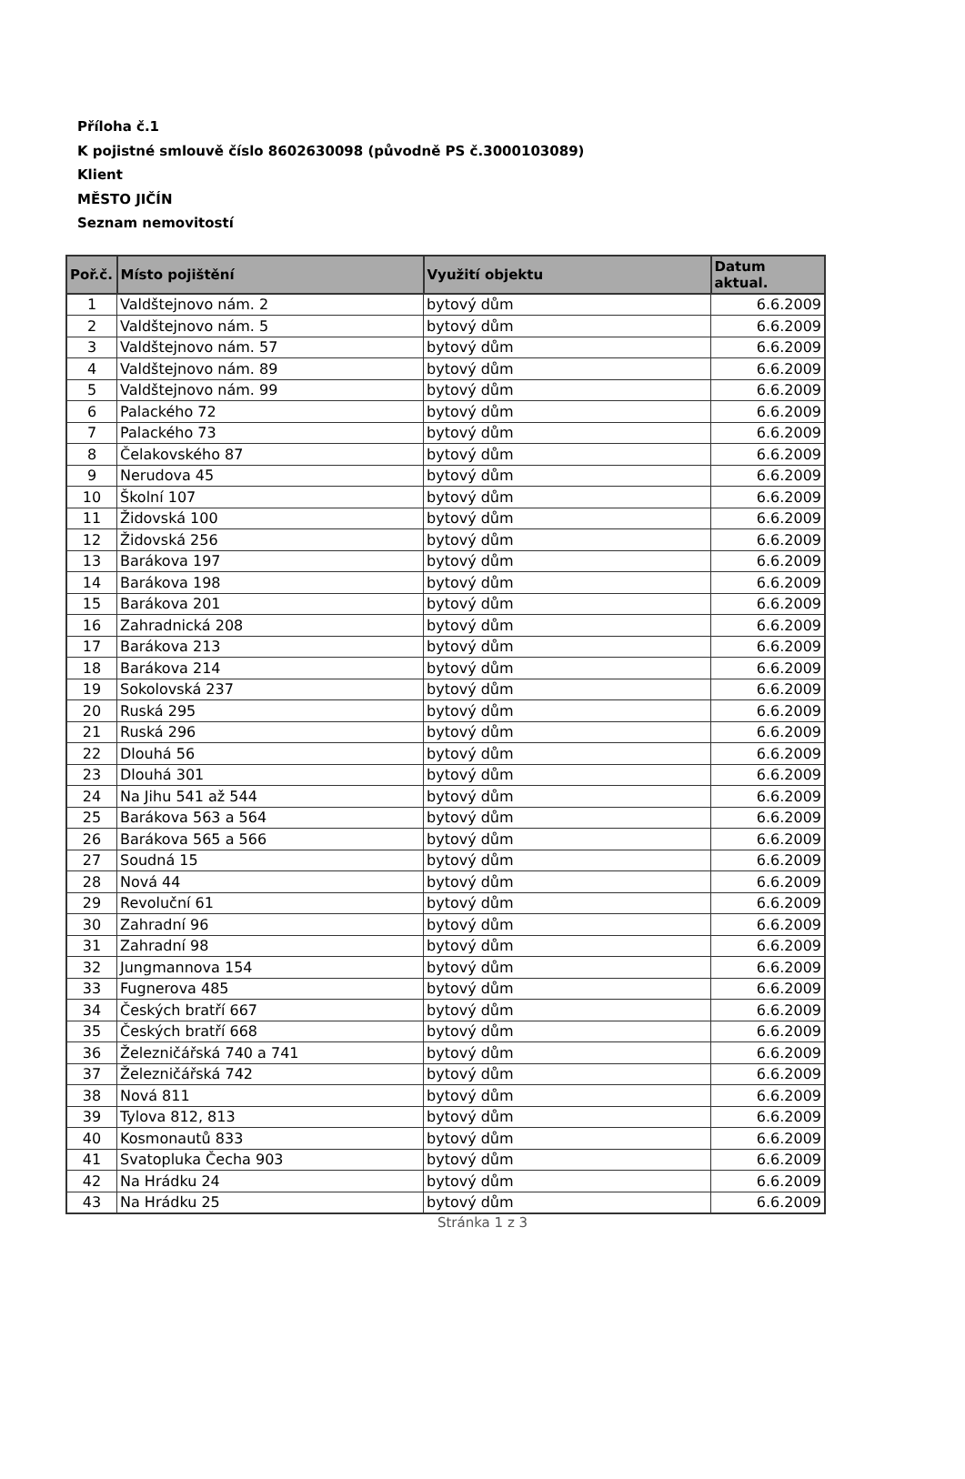Příloha č.1
K pojistné smlouvě číslo 8602630098 (původně PS č.3000103089)
Klient
MĚSTO JIČÍN
Seznam nemovitostí
| Poř.č. | Místo pojištění | Využití objektu | Datum aktual. |
| --- | --- | --- | --- |
| 1 | Valdštejnovo nám. 2 | bytový dům | 6.6.2009 |
| 2 | Valdštejnovo nám. 5 | bytový dům | 6.6.2009 |
| 3 | Valdštejnovo nám. 57 | bytový dům | 6.6.2009 |
| 4 | Valdštejnovo nám. 89 | bytový dům | 6.6.2009 |
| 5 | Valdštejnovo nám. 99 | bytový dům | 6.6.2009 |
| 6 | Palackého 72 | bytový dům | 6.6.2009 |
| 7 | Palackého 73 | bytový dům | 6.6.2009 |
| 8 | Čelakovského 87 | bytový dům | 6.6.2009 |
| 9 | Nerudova 45 | bytový dům | 6.6.2009 |
| 10 | Školní 107 | bytový dům | 6.6.2009 |
| 11 | Židovská 100 | bytový dům | 6.6.2009 |
| 12 | Židovská 256 | bytový dům | 6.6.2009 |
| 13 | Barákova 197 | bytový dům | 6.6.2009 |
| 14 | Barákova 198 | bytový dům | 6.6.2009 |
| 15 | Barákova 201 | bytový dům | 6.6.2009 |
| 16 | Zahradnická 208 | bytový dům | 6.6.2009 |
| 17 | Barákova 213 | bytový dům | 6.6.2009 |
| 18 | Barákova 214 | bytový dům | 6.6.2009 |
| 19 | Sokolovská 237 | bytový dům | 6.6.2009 |
| 20 | Ruská 295 | bytový dům | 6.6.2009 |
| 21 | Ruská 296 | bytový dům | 6.6.2009 |
| 22 | Dlouhá 56 | bytový dům | 6.6.2009 |
| 23 | Dlouhá 301 | bytový dům | 6.6.2009 |
| 24 | Na Jihu 541 až 544 | bytový dům | 6.6.2009 |
| 25 | Barákova 563 a 564 | bytový dům | 6.6.2009 |
| 26 | Barákova 565 a 566 | bytový dům | 6.6.2009 |
| 27 | Soudná 15 | bytový dům | 6.6.2009 |
| 28 | Nová 44 | bytový dům | 6.6.2009 |
| 29 | Revoluční 61 | bytový dům | 6.6.2009 |
| 30 | Zahradní 96 | bytový dům | 6.6.2009 |
| 31 | Zahradní 98 | bytový dům | 6.6.2009 |
| 32 | Jungmannova 154 | bytový dům | 6.6.2009 |
| 33 | Fugnerova 485 | bytový dům | 6.6.2009 |
| 34 | Českých bratří 667 | bytový dům | 6.6.2009 |
| 35 | Českých bratří 668 | bytový dům | 6.6.2009 |
| 36 | Železničářská 740 a 741 | bytový dům | 6.6.2009 |
| 37 | Železničářská 742 | bytový dům | 6.6.2009 |
| 38 | Nová 811 | bytový dům | 6.6.2009 |
| 39 | Tylova 812, 813 | bytový dům | 6.6.2009 |
| 40 | Kosmonautů 833 | bytový dům | 6.6.2009 |
| 41 | Svatopluka Čecha 903 | bytový dům | 6.6.2009 |
| 42 | Na Hrádku 24 | bytový dům | 6.6.2009 |
| 43 | Na Hrádku 25 | bytový dům | 6.6.2009 |
Stránka 1 z 3